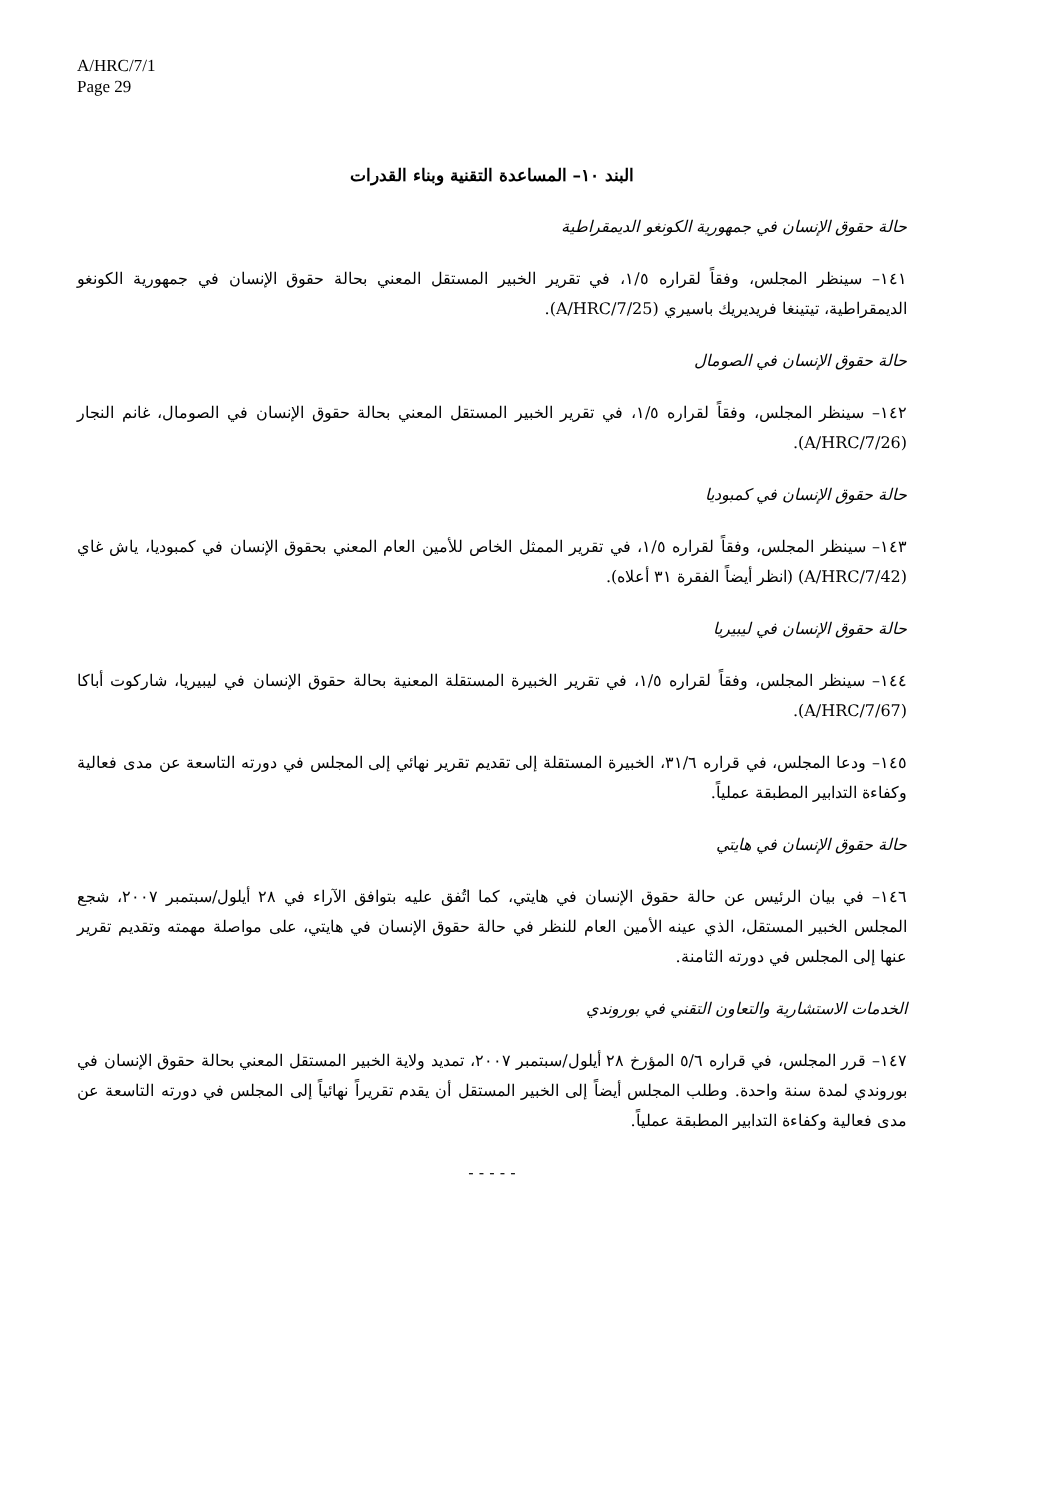A/HRC/7/1
Page 29
البند ١٠– المساعدة التقنية وبناء القدرات
حالة حقوق الإنسان في جمهورية الكونغو الديمقراطية
١٤١– سينظر المجلس، وفقاً لقراره ١/٥، في تقرير الخبير المستقل المعني بحالة حقوق الإنسان في جمهورية الكونغو الديمقراطية، تيتينغا فريديريك باسيري (A/HRC/7/25).
حالة حقوق الإنسان في الصومال
١٤٢– سينظر المجلس، وفقاً لقراره ١/٥، في تقرير الخبير المستقل المعني بحالة حقوق الإنسان في الصومال، غانم النجار (A/HRC/7/26).
حالة حقوق الإنسان في كمبوديا
١٤٣– سينظر المجلس، وفقاً لقراره ١/٥، في تقرير الممثل الخاص للأمين العام المعني بحقوق الإنسان في كمبوديا، ياش غاي (A/HRC/7/42) (انظر أيضاً الفقرة ٣١ أعلاه).
حالة حقوق الإنسان في ليبيريا
١٤٤– سينظر المجلس، وفقاً لقراره ١/٥، في تقرير الخبيرة المستقلة المعنية بحالة حقوق الإنسان في ليبيريا، شاركوت أباكا (A/HRC/7/67).
١٤٥– ودعا المجلس، في قراره ٣١/٦، الخبيرة المستقلة إلى تقديم تقرير نهائي إلى المجلس في دورته التاسعة عن مدى فعالية وكفاءة التدابير المطبقة عملياً.
حالة حقوق الإنسان في هايتي
١٤٦– في بيان الرئيس عن حالة حقوق الإنسان في هايتي، كما اتُفق عليه بتوافق الآراء في ٢٨ أيلول/سبتمبر ٢٠٠٧، شجع المجلس الخبير المستقل، الذي عينه الأمين العام للنظر في حالة حقوق الإنسان في هايتي، على مواصلة مهمته وتقديم تقرير عنها إلى المجلس في دورته الثامنة.
الخدمات الاستشارية والتعاون التقني في بوروندي
١٤٧– قرر المجلس، في قراره ٥/٦ المؤرخ ٢٨ أيلول/سبتمبر ٢٠٠٧، تمديد ولاية الخبير المستقل المعني بحالة حقوق الإنسان في بوروندي لمدة سنة واحدة. وطلب المجلس أيضاً إلى الخبير المستقل أن يقدم تقريراً نهائياً إلى المجلس في دورته التاسعة عن مدى فعالية وكفاءة التدابير المطبقة عملياً.
- - - - -